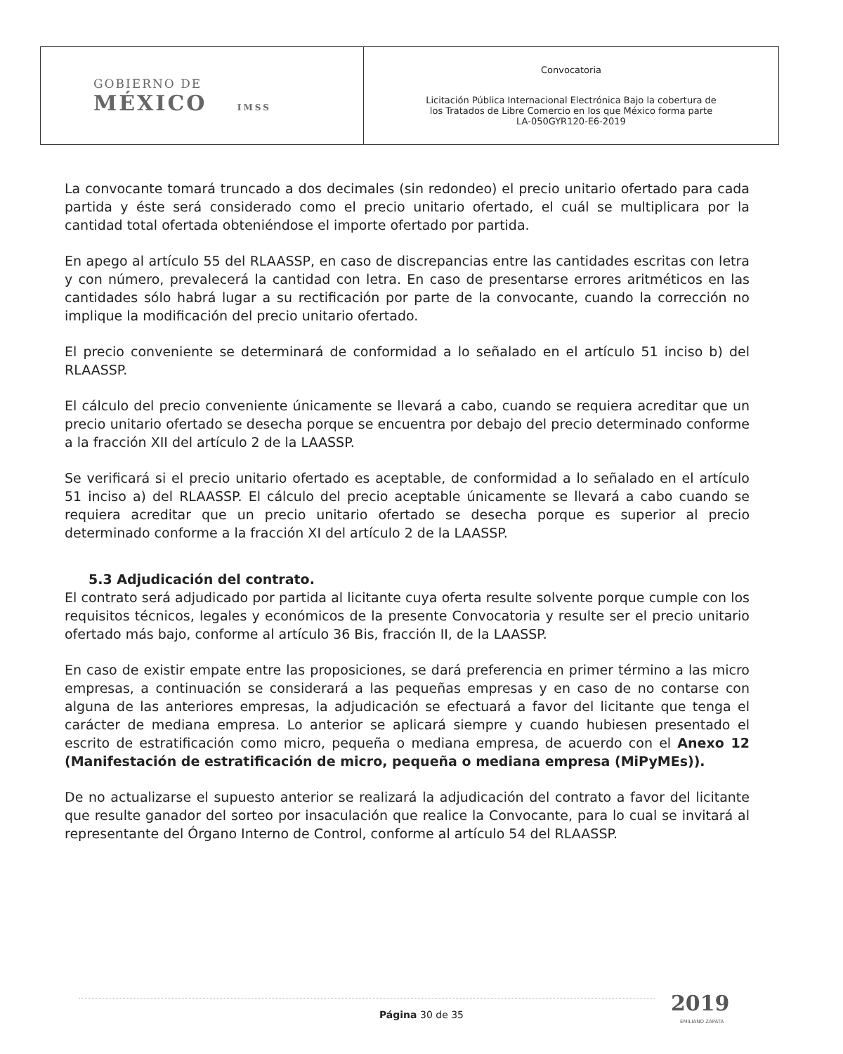| GOBIERNO DE MÉXICO IMSS | Convocatoria Licitación Pública Internacional Electrónica Bajo la cobertura de los Tratados de Libre Comercio en los que México forma parte LA-050GYR120-E6-2019 |
La convocante tomará truncado a dos decimales (sin redondeo) el precio unitario ofertado para cada partida y éste será considerado como el precio unitario ofertado, el cuál se multiplicara por la cantidad total ofertada obteniéndose el importe ofertado por partida.
En apego al artículo 55 del RLAASSP, en caso de discrepancias entre las cantidades escritas con letra y con número, prevalecerá la cantidad con letra. En caso de presentarse errores aritméticos en las cantidades sólo habrá lugar a su rectificación por parte de la convocante, cuando la corrección no implique la modificación del precio unitario ofertado.
El precio conveniente se determinará de conformidad a lo señalado en el artículo 51 inciso b) del RLAASSP.
El cálculo del precio conveniente únicamente se llevará a cabo, cuando se requiera acreditar que un precio unitario ofertado se desecha porque se encuentra por debajo del precio determinado conforme a la fracción XII del artículo 2 de la LAASSP.
Se verificará si el precio unitario ofertado es aceptable, de conformidad a lo señalado en el artículo 51 inciso a) del RLAASSP. El cálculo del precio aceptable únicamente se llevará a cabo cuando se requiera acreditar que un precio unitario ofertado se desecha porque es superior al precio determinado conforme a la fracción XI del artículo 2 de la LAASSP.
5.3 Adjudicación del contrato.
El contrato será adjudicado por partida al licitante cuya oferta resulte solvente porque cumple con los requisitos técnicos, legales y económicos de la presente Convocatoria y resulte ser el precio unitario ofertado más bajo, conforme al artículo 36 Bis, fracción II, de la LAASSP.
En caso de existir empate entre las proposiciones, se dará preferencia en primer término a las micro empresas, a continuación se considerará a las pequeñas empresas y en caso de no contarse con alguna de las anteriores empresas, la adjudicación se efectuará a favor del licitante que tenga el carácter de mediana empresa. Lo anterior se aplicará siempre y cuando hubiesen presentado el escrito de estratificación como micro, pequeña o mediana empresa, de acuerdo con el Anexo 12 (Manifestación de estratificación de micro, pequeña o mediana empresa (MiPyMEs)).
De no actualizarse el supuesto anterior se realizará la adjudicación del contrato a favor del licitante que resulte ganador del sorteo por insaculación que realice la Convocante, para lo cual se invitará al representante del Órgano Interno de Control, conforme al artículo 54 del RLAASSP.
2019
EMILIANO ZAPATA
Página 30 de 35